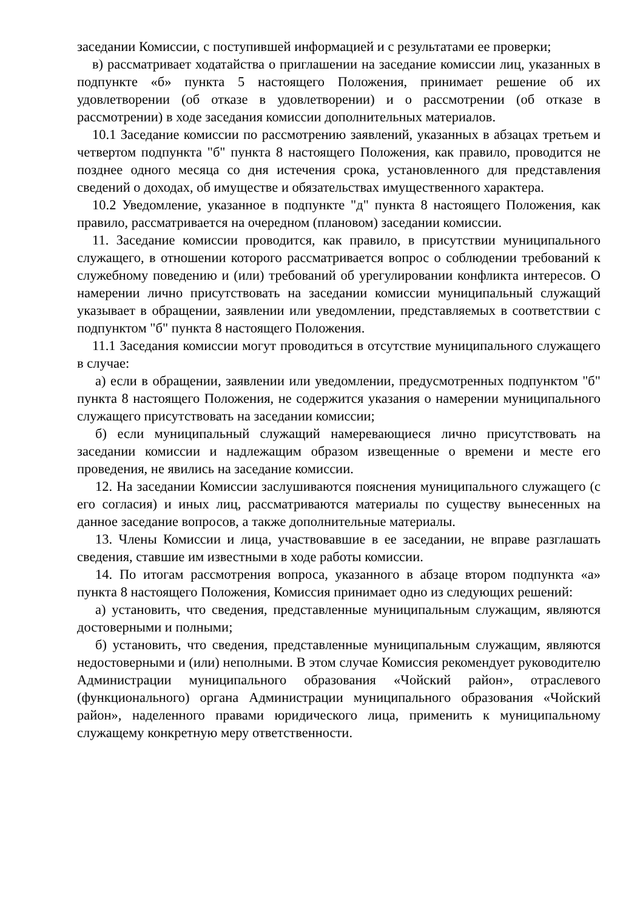заседании Комиссии, с поступившей информацией и с результатами ее проверки;
в) рассматривает ходатайства о приглашении на заседание комиссии лиц, указанных в подпункте «б» пункта 5 настоящего Положения, принимает решение об их удовлетворении (об отказе в удовлетворении) и о рассмотрении (об отказе в рассмотрении) в ходе заседания комиссии дополнительных материалов.
10.1 Заседание комиссии по рассмотрению заявлений, указанных в абзацах третьем и четвертом подпункта "б" пункта 8 настоящего Положения, как правило, проводится не позднее одного месяца со дня истечения срока, установленного для представления сведений о доходах, об имуществе и обязательствах имущественного характера.
10.2 Уведомление, указанное в подпункте "д" пункта 8 настоящего Положения, как правило, рассматривается на очередном (плановом) заседании комиссии.
11. Заседание комиссии проводится, как правило, в присутствии муниципального служащего, в отношении которого рассматривается вопрос о соблюдении требований к служебному поведению и (или) требований об урегулировании конфликта интересов. О намерении лично присутствовать на заседании комиссии муниципальный служащий указывает в обращении, заявлении или уведомлении, представляемых в соответствии с подпунктом "б" пункта 8 настоящего Положения.
11.1 Заседания комиссии могут проводиться в отсутствие муниципального служащего в случае:
а) если в обращении, заявлении или уведомлении, предусмотренных подпунктом "б" пункта 8 настоящего Положения, не содержится указания о намерении муниципального служащего присутствовать на заседании комиссии;
б) если муниципальный служащий намеревающиеся лично присутствовать на заседании комиссии и надлежащим образом извещенные о времени и месте его проведения, не явились на заседание комиссии.
12. На заседании Комиссии заслушиваются пояснения муниципального служащего (с его согласия) и иных лиц, рассматриваются материалы по существу вынесенных на данное заседание вопросов, а также дополнительные материалы.
13. Члены Комиссии и лица, участвовавшие в ее заседании, не вправе разглашать сведения, ставшие им известными в ходе работы комиссии.
14. По итогам рассмотрения вопроса, указанного в абзаце втором подпункта «а» пункта 8 настоящего Положения, Комиссия принимает одно из следующих решений:
а) установить, что сведения, представленные муниципальным служащим, являются достоверными и полными;
б) установить, что сведения, представленные муниципальным служащим, являются недостоверными и (или) неполными. В этом случае Комиссия рекомендует руководителю Администрации муниципального образования «Чойский район», отраслевого (функционального) органа Администрации муниципального образования «Чойский район», наделенного правами юридического лица, применить к муниципальному служащему конкретную меру ответственности.